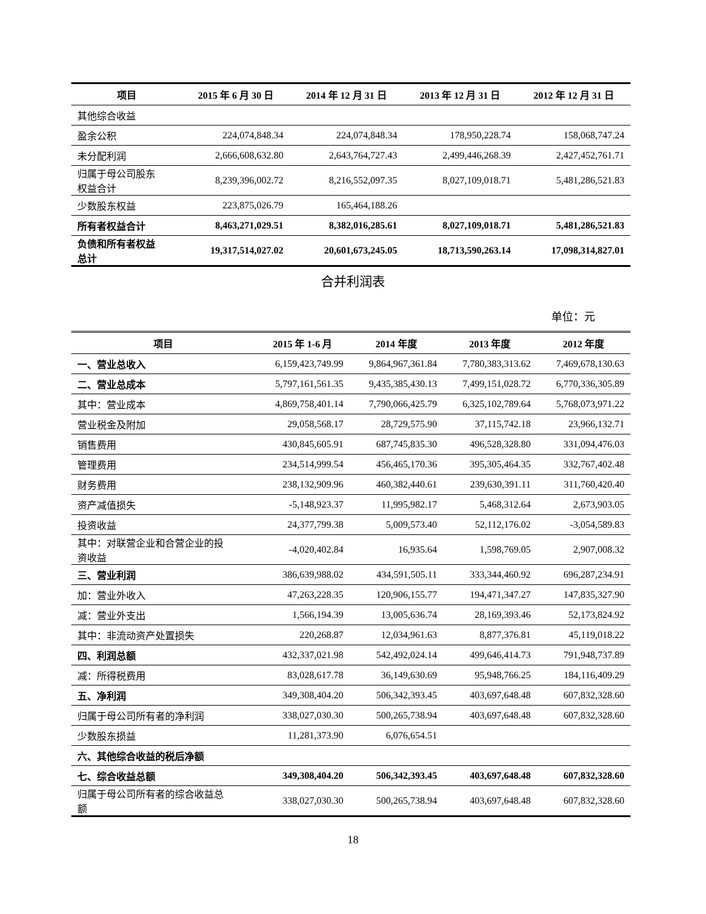| 项目 | 2015 年 6 月 30 日 | 2014 年 12 月 31 日 | 2013 年 12 月 31 日 | 2012 年 12 月 31 日 |
| --- | --- | --- | --- | --- |
| 其他综合收益 | | | | |
| 盈余公积 | 224,074,848.34 | 224,074,848.34 | 178,950,228.74 | 158,068,747.24 |
| 未分配利润 | 2,666,608,632.80 | 2,643,764,727.43 | 2,499,446,268.39 | 2,427,452,761.71 |
| 归属于母公司股东 权益合计 | 8,239,396,002.72 | 8,216,552,097.35 | 8,027,109,018.71 | 5,481,286,521.83 |
| 少数股东权益 | 223,875,026.79 | 165,464,188.26 | | |
| 所有者权益合计 | 8,463,271,029.51 | 8,382,016,285.61 | 8,027,109,018.71 | 5,481,286,521.83 |
| 负债和所有者权益 总计 | 19,317,514,027.02 | 20,601,673,245.05 | 18,713,590,263.14 | 17,098,314,827.01 |
合并利润表
单位：元
| 项目 | 2015 年 1-6 月 | 2014 年度 | 2013 年度 | 2012 年度 |
| --- | --- | --- | --- | --- |
| 一、营业总收入 | 6,159,423,749.99 | 9,864,967,361.84 | 7,780,383,313.62 | 7,469,678,130.63 |
| 二、营业总成本 | 5,797,161,561.35 | 9,435,385,430.13 | 7,499,151,028.72 | 6,770,336,305.89 |
| 其中：营业成本 | 4,869,758,401.14 | 7,790,066,425.79 | 6,325,102,789.64 | 5,768,073,971.22 |
| 营业税金及附加 | 29,058,568.17 | 28,729,575.90 | 37,115,742.18 | 23,966,132.71 |
| 销售费用 | 430,845,605.91 | 687,745,835.30 | 496,528,328.80 | 331,094,476.03 |
| 管理费用 | 234,514,999.54 | 456,465,170.36 | 395,305,464.35 | 332,767,402.48 |
| 财务费用 | 238,132,909.96 | 460,382,440.61 | 239,630,391.11 | 311,760,420.40 |
| 资产减值损失 | -5,148,923.37 | 11,995,982.17 | 5,468,312.64 | 2,673,903.05 |
| 投资收益 | 24,377,799.38 | 5,009,573.40 | 52,112,176.02 | -3,054,589.83 |
| 其中：对联营企业和合营企业的投 资收益 | -4,020,402.84 | 16,935.64 | 1,598,769.05 | 2,907,008.32 |
| 三、营业利润 | 386,639,988.02 | 434,591,505.11 | 333,344,460.92 | 696,287,234.91 |
| 加：营业外收入 | 47,263,228.35 | 120,906,155.77 | 194,471,347.27 | 147,835,327.90 |
| 减：营业外支出 | 1,566,194.39 | 13,005,636.74 | 28,169,393.46 | 52,173,824.92 |
| 其中：非流动资产处置损失 | 220,268.87 | 12,034,961.63 | 8,877,376.81 | 45,119,018.22 |
| 四、利润总额 | 432,337,021.98 | 542,492,024.14 | 499,646,414.73 | 791,948,737.89 |
| 减：所得税费用 | 83,028,617.78 | 36,149,630.69 | 95,948,766.25 | 184,116,409.29 |
| 五、净利润 | 349,308,404.20 | 506,342,393.45 | 403,697,648.48 | 607,832,328.60 |
| 归属于母公司所有者的净利润 | 338,027,030.30 | 500,265,738.94 | 403,697,648.48 | 607,832,328.60 |
| 少数股东损益 | 11,281,373.90 | 6,076,654.51 | | |
| 六、其他综合收益的税后净额 | | | | |
| 七、综合收益总额 | 349,308,404.20 | 506,342,393.45 | 403,697,648.48 | 607,832,328.60 |
| 归属于母公司所有者的综合收益总 额 | 338,027,030.30 | 500,265,738.94 | 403,697,648.48 | 607,832,328.60 |
18